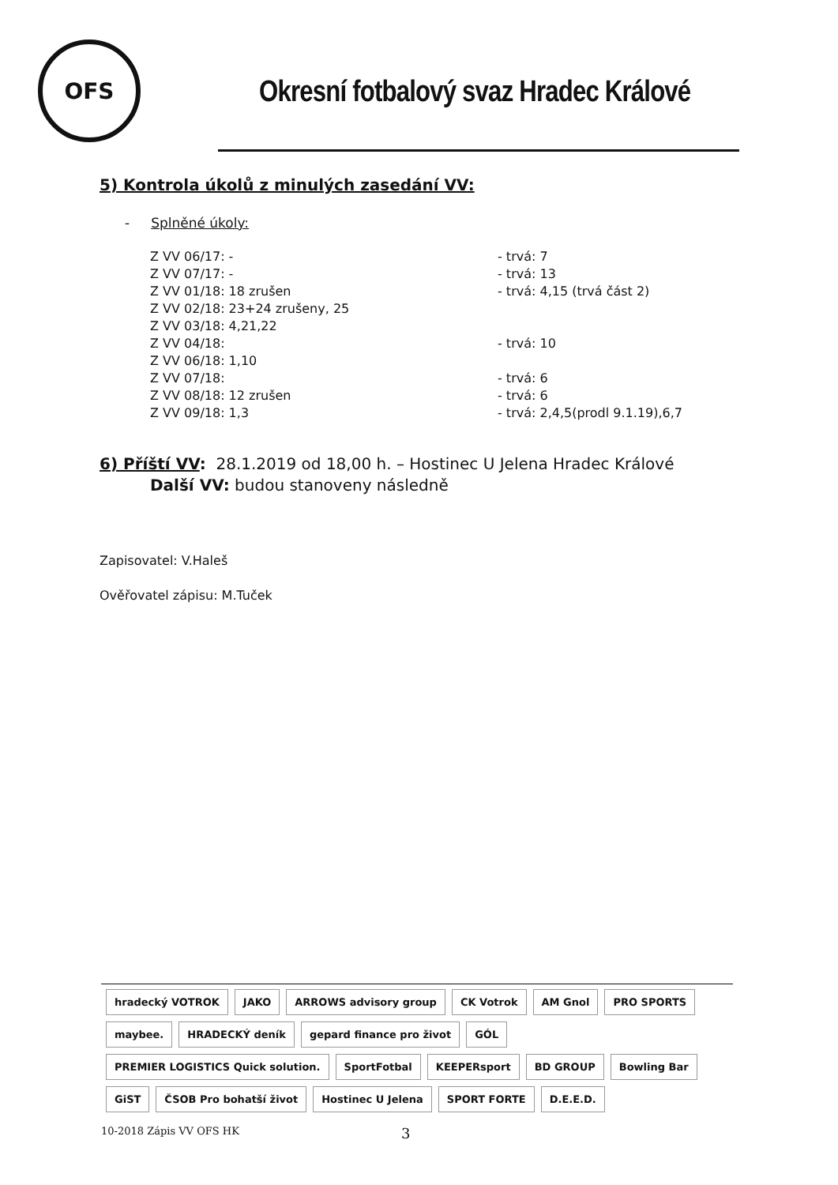OFS
Okresní fotbalový svaz Hradec Králové
5) Kontrola úkolů z minulých zasedání VV:
- Splněné úkoly:
Z VV 06/17: - - trvá: 7
Z VV 07/17: - - trvá: 13
Z VV 01/18: 18 zrušen - trvá: 4,15 (trvá část 2)
Z VV 02/18: 23+24 zrušeny, 25
Z VV 03/18: 4,21,22
Z VV 04/18: - trvá: 10
Z VV 06/18: 1,10
Z VV 07/18: - trvá: 6
Z VV 08/18: 12 zrušen - trvá: 6
Z VV 09/18: 1,3 - trvá: 2,4,5(prodl 9.1.19),6,7
6) Příští VV: 28.1.2019 od 18,00 h. – Hostinec U Jelena Hradec Králové
Další VV: budou stanoveny následně
Zapisovatel: V.Haleš
Ověřovatel zápisu: M.Tuček
hradecký VOTROK
JAKO
ARROWS advisory group
CK Votrok
AM Gnol
PRO SPORTS
maybee.
HRADECKÝ deník
gepard finance pro život
GÓL
PREMIER LOGISTICS Quick solution.
SportFotbal
KEEPERsport
BD GROUP
Bowling Bar
GiST
ČSOB Pro bohatší život
Hostinec U Jelena
SPORT FORTE
D.E.E.D.
10-2018 Zápis VV OFS HK 3